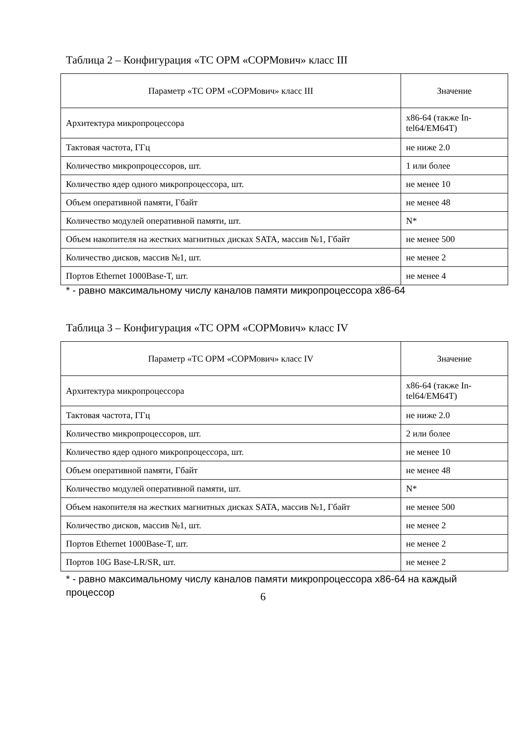Таблица 2 – Конфигурация «ТС ОРМ «СОРМович» класс III
| Параметр «ТС ОРМ «СОРМович» класс III | Значение |
| --- | --- |
| Архитектура микропроцессора | x86-64 (также In-tel64/EM64T) |
| Тактовая частота, ГГц | не ниже 2.0 |
| Количество микропроцессоров, шт. | 1 или более |
| Количество ядер одного микропроцессора, шт. | не менее 10 |
| Объем оперативной памяти, Гбайт | не менее 48 |
| Количество модулей оперативной памяти, шт. | N* |
| Объем накопителя на жестких магнитных дисках SATA, массив №1, Гбайт | не менее 500 |
| Количество дисков, массив №1, шт. | не менее 2 |
| Портов Ethernet 1000Base-T, шт. | не менее 4 |
* - равно максимальному числу каналов памяти микропроцессора x86-64
Таблица 3 – Конфигурация «ТС ОРМ «СОРМович» класс IV
| Параметр «ТС ОРМ «СОРМович» класс IV | Значение |
| --- | --- |
| Архитектура микропроцессора | x86-64 (также In-tel64/EM64T) |
| Тактовая частота, ГГц | не ниже 2.0 |
| Количество микропроцессоров, шт. | 2 или более |
| Количество ядер одного микропроцессора, шт. | не менее 10 |
| Объем оперативной памяти, Гбайт | не менее 48 |
| Количество модулей оперативной памяти, шт. | N* |
| Объем накопителя на жестких магнитных дисках SATA, массив №1, Гбайт | не менее 500 |
| Количество дисков, массив №1, шт. | не менее 2 |
| Портов Ethernet 1000Base-T, шт. | не менее 2 |
| Портов 10G Base-LR/SR, шт. | не менее 2 |
* - равно максимальному числу каналов памяти микропроцессора x86-64 на каждый процессор
6